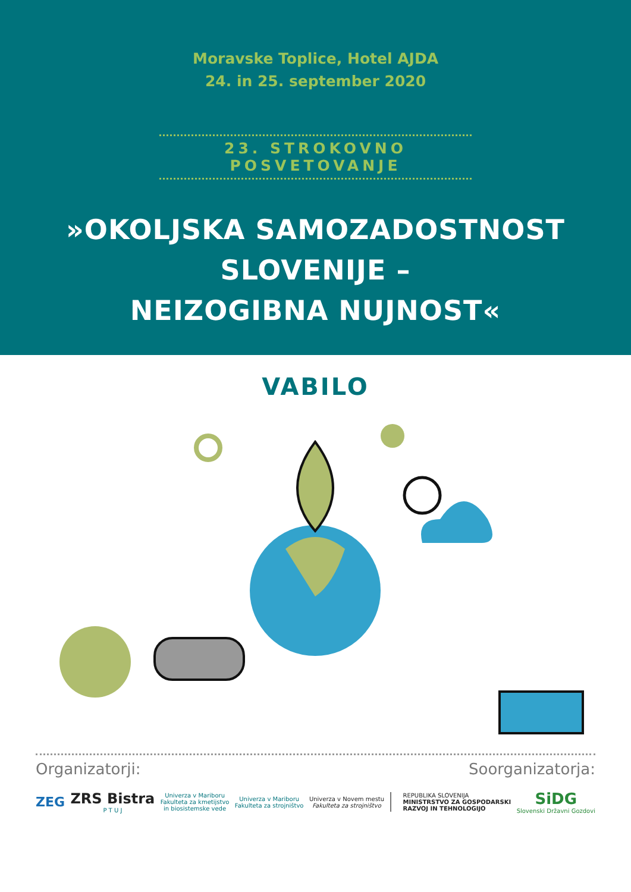Moravske Toplice, Hotel AJDA
24. in 25. september 2020
23. STROKOVNO POSVETOVANJE
»OKOLJSKA SAMOZADOSTNOST
SLOVENIJE –
NEIZOGIBNA NUJNOST«
VABILO
Organizatorji: Soorganizatorja:
ZEG
ZRS Bistra
P T U J
Univerza v Mariboru
Fakulteta za kmetijstvo
in biosistemske vede
Univerza v Mariboru
Fakulteta za strojništvo
Univerza v Novem mestu
Fakulteta za strojništvo
REPUBLIKA SLOVENIJA
MINISTRSTVO ZA GOSPODARSKI
RAZVOJ IN TEHNOLOGIJO
SiDG
Slovenski Državni Gozdovi